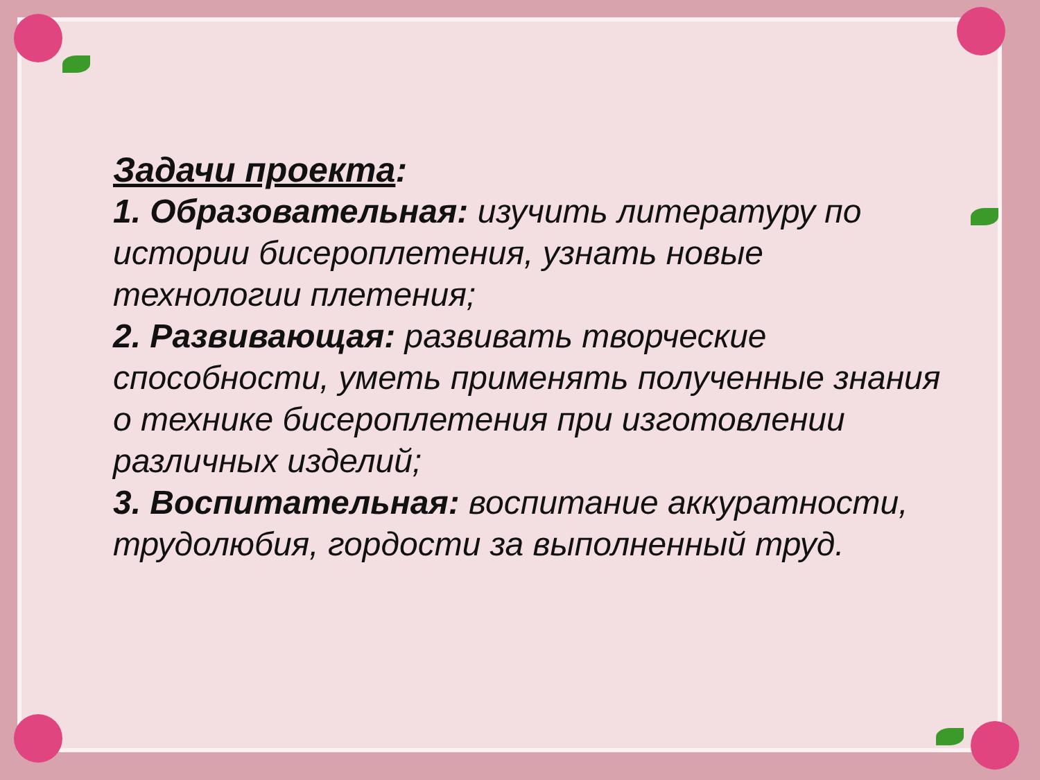Задачи проекта:
1. Образовательная: изучить литературу по истории бисероплетения, узнать новые технологии плетения;
2. Развивающая: развивать творческие способности, уметь применять полученные знания о технике бисероплетения при изготовлении различных изделий;
3. Воспитательная: воспитание аккуратности, трудолюбия, гордости за выполненный труд.